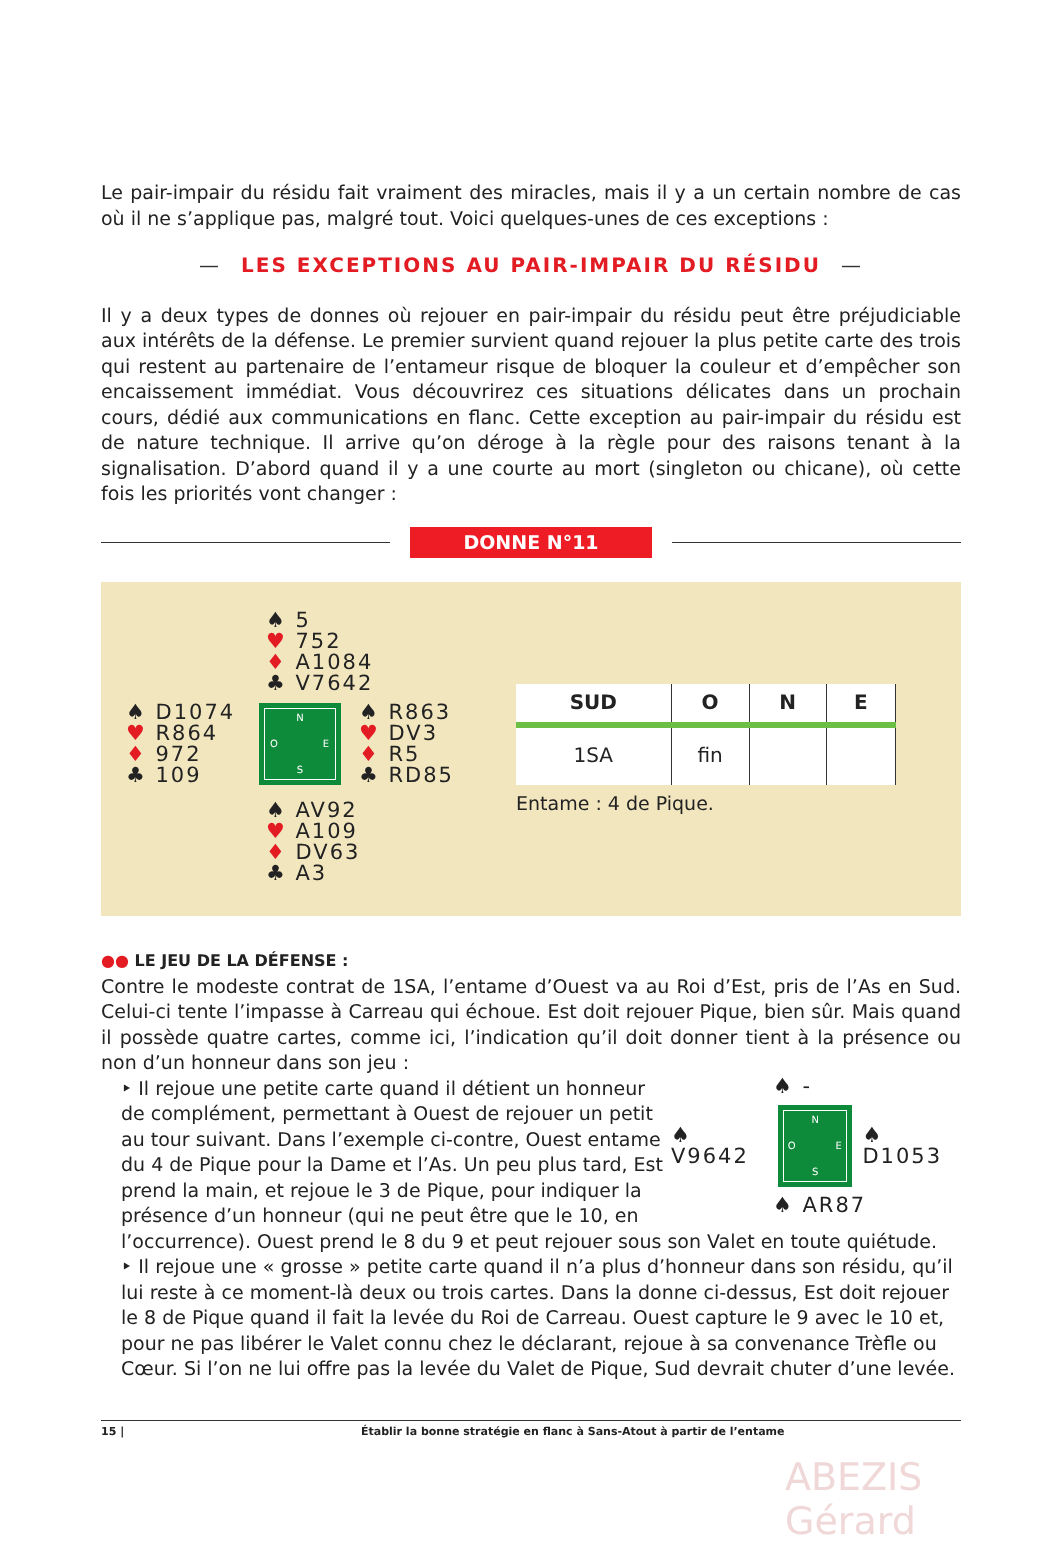Le pair-impair du résidu fait vraiment des miracles, mais il y a un certain nombre de cas où il ne s’applique pas, malgré tout. Voici quelques-unes de ces exceptions :
— LES EXCEPTIONS AU PAIR-IMPAIR DU RÉSIDU —
Il y a deux types de donnes où rejouer en pair-impair du résidu peut être préjudiciable aux intérêts de la défense. Le premier survient quand rejouer la plus petite carte des trois qui restent au partenaire de l’entameur risque de bloquer la couleur et d’empêcher son encaissement immédiat. Vous découvrirez ces situations délicates dans un prochain cours, dédié aux communications en flanc. Cette exception au pair-impair du résidu est de nature technique. Il arrive qu’on déroge à la règle pour des raisons tenant à la signalisation. D’abord quand il y a une courte au mort (singleton ou chicane), où cette fois les priorités vont changer :
DONNE N°11
♠ 5
♥ 752
♦ A1084
♣ V7642
♠ D1074
♥ R864
♦ 972
♣ 109
N
O
E
S
♠ R863
♥ DV3
♦ R5
♣ RD85
♠ AV92
♥ A109
♦ DV63
♣ A3
| SUD | O | N | E |
| --- | --- | --- | --- |
| 1SA | fin | | |
Entame : 4 de Pique.
●● LE JEU DE LA DÉFENSE :
Contre le modeste contrat de 1SA, l’entame d’Ouest va au Roi d’Est, pris de l’As en Sud. Celui-ci tente l’impasse à Carreau qui échoue. Est doit rejouer Pique, bien sûr. Mais quand il possède quatre cartes, comme ici, l’indication qu’il doit donner tient à la présence ou non d’un honneur dans son jeu :
♠ -
♠ V9642
N
O
E
S
♠ D1053
♠ AR87
‣ Il rejoue une petite carte quand il détient un honneur de complément, permettant à Ouest de rejouer un petit au tour suivant. Dans l’exemple ci-contre, Ouest entame du 4 de Pique pour la Dame et l’As. Un peu plus tard, Est prend la main, et rejoue le 3 de Pique, pour indiquer la présence d’un honneur (qui ne peut être que le 10, en l’occurrence). Ouest prend le 8 du 9 et peut rejouer sous son Valet en toute quiétude.
‣ Il rejoue une « grosse » petite carte quand il n’a plus d’honneur dans son résidu, qu’il lui reste à ce moment-là deux ou trois cartes. Dans la donne ci-dessus, Est doit rejouer le 8 de Pique quand il fait la levée du Roi de Carreau. Ouest capture le 9 avec le 10 et, pour ne pas libérer le Valet connu chez le déclarant, rejoue à sa convenance Trèfle ou Cœur. Si l’on ne lui offre pas la levée du Valet de Pique, Sud devrait chuter d’une levée.
15 | Établir la bonne stratégie en flanc à Sans-Atout à partir de l’entame
ABEZIS Gérard